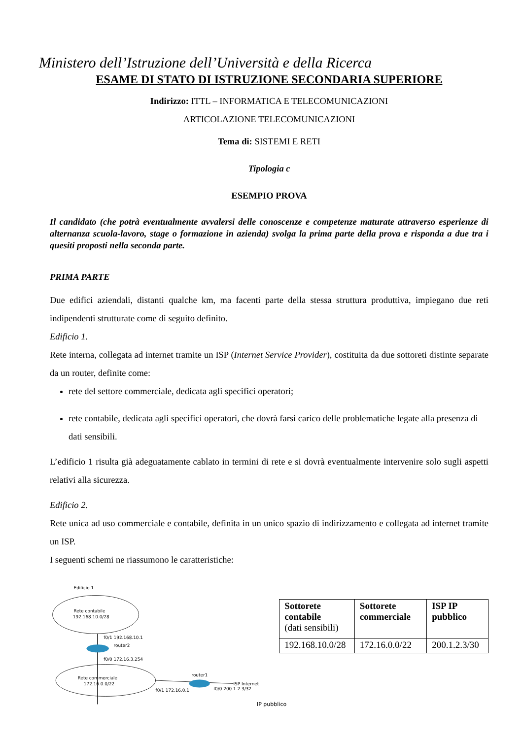Ministero dell’Istruzione dell’Università e della Ricerca
ESAME DI STATO DI ISTRUZIONE SECONDARIA SUPERIORE
Indirizzo: ITTL – INFORMATICA E TELECOMUNICAZIONI
ARTICOLAZIONE TELECOMUNICAZIONI
Tema di: SISTEMI E RETI
Tipologia c
ESEMPIO PROVA
Il candidato (che potrà eventualmente avvalersi delle conoscenze e competenze maturate attraverso esperienze di alternanza scuola-lavoro, stage o formazione in azienda) svolga la prima parte della prova e risponda a due tra i quesiti proposti nella seconda parte.
PRIMA PARTE
Due edifici aziendali, distanti qualche km, ma facenti parte della stessa struttura produttiva, impiegano due reti indipendenti strutturate come di seguito definito.
Edificio 1.
Rete interna, collegata ad internet tramite un ISP (Internet Service Provider), costituita da due sottoreti distinte separate da un router, definite come:
rete del settore commerciale, dedicata agli specifici operatori;
rete contabile, dedicata agli specifici operatori, che dovrà farsi carico delle problematiche legate alla presenza di dati sensibili.
L’edificio 1 risulta già adeguatamente cablato in termini di rete e si dovrà eventualmente intervenire solo sugli aspetti relativi alla sicurezza.
Edificio 2.
Rete unica ad uso commerciale e contabile, definita in un unico spazio di indirizzamento e collegata ad internet tramite un ISP.
I seguenti schemi ne riassumono le caratteristiche:
Edificio 1
Rete contabile
192.168.10.0/28
f0/1 192.168.10.1
router2
f0/0 172.16.3.254
Rete commerciale
172.16.0.0/22
router1
ISP Internet
f0/1 172.16.0.1
f0/0 200.1.2.3/32
| Sottorete contabile (dati sensibili) | Sottorete commerciale | ISP IP pubblico |
| 192.168.10.0/28 | 172.16.0.0/22 | 200.1.2.3/30 |
IP pubblico